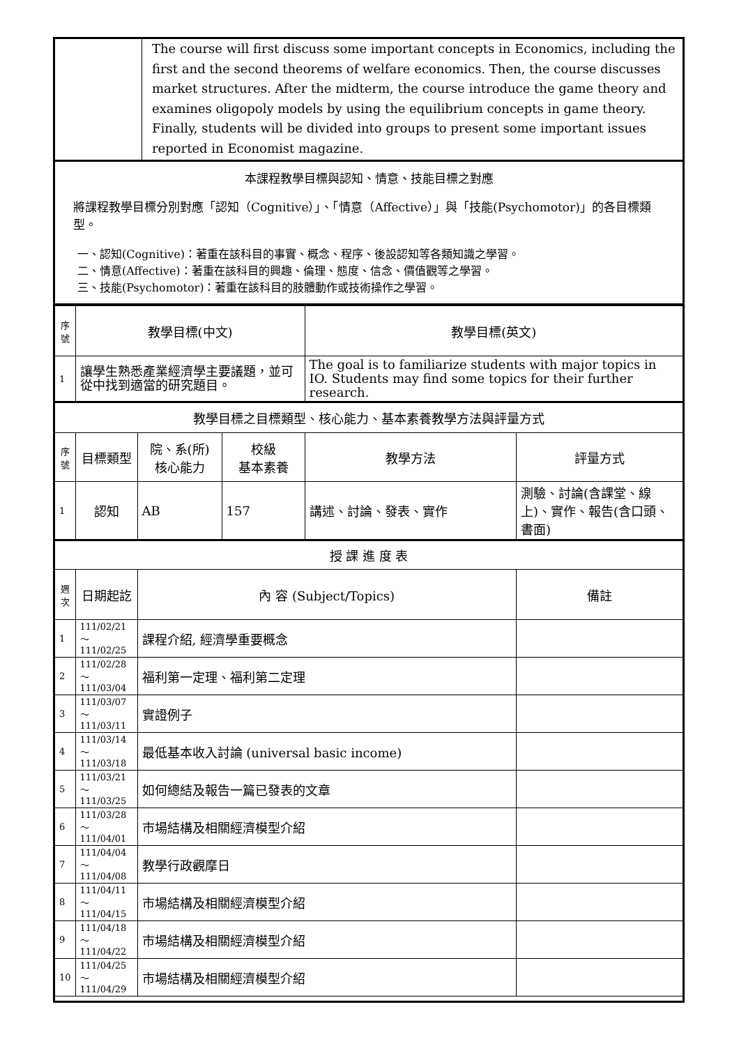| | The course will first discuss some important concepts in Economics, including the first and the second theorems of welfare economics. Then, the course discusses market structures. After the midterm, the course introduce the game theory and examines oligopoly models by using the equilibrium concepts in game theory. Finally, students will be divided into groups to present some important issues reported in Economist magazine. |
| 本課程教學目標與認知、情意、技能目標之對應 將課程教學目標分別對應「認知（Cognitive）」、「情意（Affective）」與「技能(Psychomotor)」的各目標類型。 一、認知(Cognitive)：著重在該科目的事實、概念、程序、後設認知等各類知識之學習。 二、情意(Affective)：著重在該科目的興趣、倫理、態度、信念、價值觀等之學習。 三、技能(Psychomotor)：著重在該科目的肢體動作或技術操作之學習。 | |
| 序號 | 教學目標(中文) | | | 教學目標(英文) | |
| --- | --- | --- | --- | --- | --- |
| 1 | 讓學生熟悉產業經濟學主要議題，並可從中找到適當的研究題目。 | | | The goal is to familiarize students with major topics in IO. Students may find some topics for their further research. | |
| 教學目標之目標類型、核心能力、基本素養教學方法與評量方式 | | | | | |
| 序號 | 目標類型 | 院、系(所) 核心能力 | 校級 基本素養 | 教學方法 | 評量方式 |
| 1 | 認知 | AB | 157 | 講述、討論、發表、實作 | 測驗、討論(含課堂、線上)、實作、報告(含口頭、書面) |
| 授 課 進 度 表 | | | | | |
| 週次 | 日期起訖 | 內 容 (Subject/Topics) | | | 備註 |
| 1 | 111/02/21～ 111/02/25 | 課程介紹, 經濟學重要概念 | | | |
| 2 | 111/02/28～ 111/03/04 | 福利第一定理、福利第二定理 | | | |
| 3 | 111/03/07～ 111/03/11 | 實證例子 | | | |
| 4 | 111/03/14～ 111/03/18 | 最低基本收入討論 (universal basic income) | | | |
| 5 | 111/03/21～ 111/03/25 | 如何總結及報告一篇已發表的文章 | | | |
| 6 | 111/03/28～ 111/04/01 | 市場結構及相關經濟模型介紹 | | | |
| 7 | 111/04/04～ 111/04/08 | 教學行政觀摩日 | | | |
| 8 | 111/04/11～ 111/04/15 | 市場結構及相關經濟模型介紹 | | | |
| 9 | 111/04/18～ 111/04/22 | 市場結構及相關經濟模型介紹 | | | |
| 10 | 111/04/25～ 111/04/29 | 市場結構及相關經濟模型介紹 | | | |